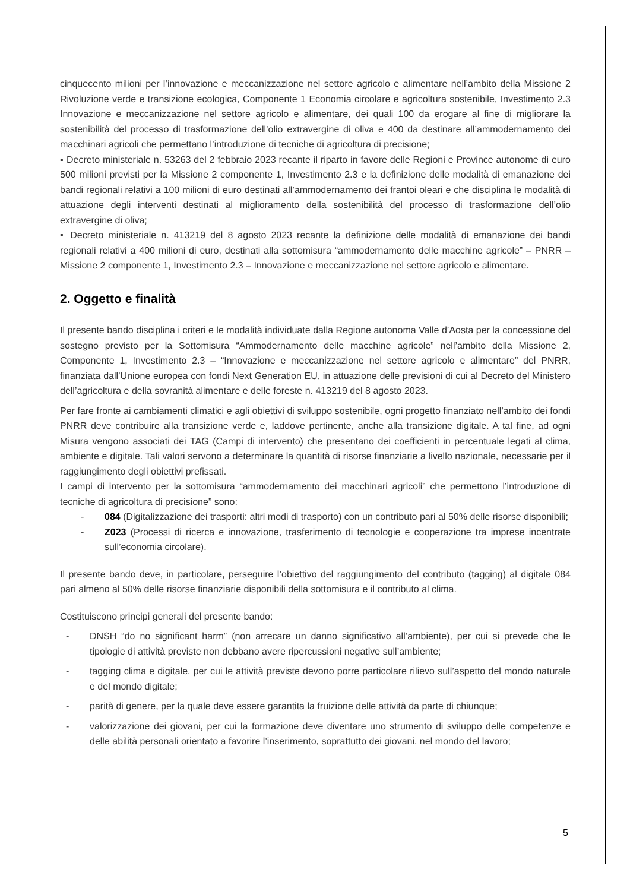cinquecento milioni per l’innovazione e meccanizzazione nel settore agricolo e alimentare nell’ambito della Missione 2 Rivoluzione verde e transizione ecologica, Componente 1 Economia circolare e agricoltura sostenibile, Investimento 2.3 Innovazione e meccanizzazione nel settore agricolo e alimentare, dei quali 100 da erogare al fine di migliorare la sostenibilità del processo di trasformazione dell’olio extravergine di oliva e 400 da destinare all’ammodernamento dei macchinari agricoli che permettano l’introduzione di tecniche di agricoltura di precisione;
▪ Decreto ministeriale n. 53263 del 2 febbraio 2023 recante il riparto in favore delle Regioni e Province autonome di euro 500 milioni previsti per la Missione 2 componente 1, Investimento 2.3 e la definizione delle modalità di emanazione dei bandi regionali relativi a 100 milioni di euro destinati all’ammodernamento dei frantoi oleari e che disciplina le modalità di attuazione degli interventi destinati al miglioramento della sostenibilità del processo di trasformazione dell’olio extravergine di oliva;
▪ Decreto ministeriale n. 413219 del 8 agosto 2023 recante la definizione delle modalità di emanazione dei bandi regionali relativi a 400 milioni di euro, destinati alla sottomisura “ammodernamento delle macchine agricole” – PNRR – Missione 2 componente 1, Investimento 2.3 – Innovazione e meccanizzazione nel settore agricolo e alimentare.
2. Oggetto e finalità
Il presente bando disciplina i criteri e le modalità individuate dalla Regione autonoma Valle d’Aosta per la concessione del sostegno previsto per la Sottomisura “Ammodernamento delle macchine agricole” nell’ambito della Missione 2, Componente 1, Investimento 2.3 – “Innovazione e meccanizzazione nel settore agricolo e alimentare” del PNRR, finanziata dall’Unione europea con fondi Next Generation EU, in attuazione delle previsioni di cui al Decreto del Ministero dell’agricoltura e della sovranità alimentare e delle foreste n. 413219 del 8 agosto 2023.
Per fare fronte ai cambiamenti climatici e agli obiettivi di sviluppo sostenibile, ogni progetto finanziato nell’ambito dei fondi PNRR deve contribuire alla transizione verde e, laddove pertinente, anche alla transizione digitale. A tal fine, ad ogni Misura vengono associati dei TAG (Campi di intervento) che presentano dei coefficienti in percentuale legati al clima, ambiente e digitale. Tali valori servono a determinare la quantità di risorse finanziarie a livello nazionale, necessarie per il raggiungimento degli obiettivi prefissati.
I campi di intervento per la sottomisura “ammodernamento dei macchinari agricoli” che permettono l’introduzione di tecniche di agricoltura di precisione” sono:
- 084 (Digitalizzazione dei trasporti: altri modi di trasporto) con un contributo pari al 50% delle risorse disponibili;
- Z023 (Processi di ricerca e innovazione, trasferimento di tecnologie e cooperazione tra imprese incentrate sull’economia circolare).
Il presente bando deve, in particolare, perseguire l’obiettivo del raggiungimento del contributo (tagging) al digitale 084 pari almeno al 50% delle risorse finanziarie disponibili della sottomisura e il contributo al clima.
Costituiscono principi generali del presente bando:
- DNSH “do no significant harm” (non arrecare un danno significativo all’ambiente), per cui si prevede che le tipologie di attività previste non debbano avere ripercussioni negative sull’ambiente;
- tagging clima e digitale, per cui le attività previste devono porre particolare rilievo sull’aspetto del mondo naturale e del mondo digitale;
- parità di genere, per la quale deve essere garantita la fruizione delle attività da parte di chiunque;
- valorizzazione dei giovani, per cui la formazione deve diventare uno strumento di sviluppo delle competenze e delle abilità personali orientato a favorire l’inserimento, soprattutto dei giovani, nel mondo del lavoro;
5